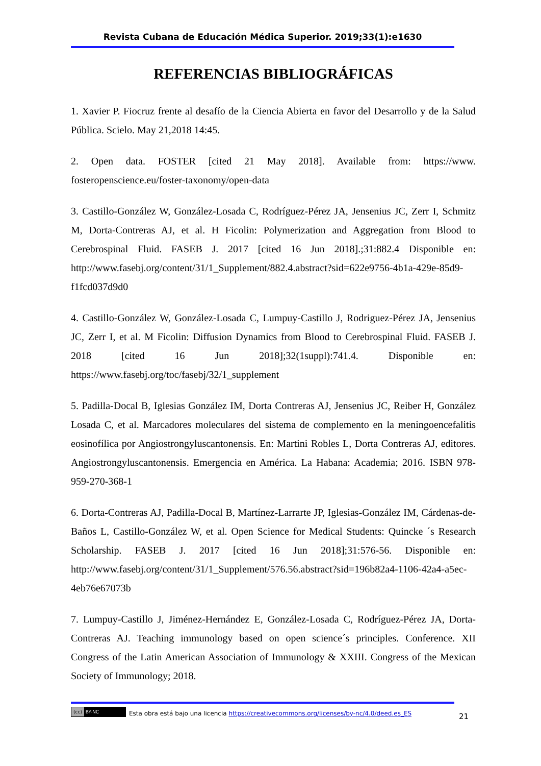Revista Cubana de Educación Médica Superior. 2019;33(1):e1630
REFERENCIAS BIBLIOGRÁFICAS
1. Xavier P. Fiocruz frente al desafío de la Ciencia Abierta en favor del Desarrollo y de la Salud Pública. Scielo. May 21,2018 14:45.
2. Open data. FOSTER [cited 21 May 2018]. Available from: https://www. fosteropenscience.eu/foster-taxonomy/open-data
3. Castillo-González W, González-Losada C, Rodríguez-Pérez JA, Jensenius JC, Zerr I, Schmitz M, Dorta-Contreras AJ, et al. H Ficolin: Polymerization and Aggregation from Blood to Cerebrospinal Fluid. FASEB J. 2017 [cited 16 Jun 2018].;31:882.4 Disponible en: http://www.fasebj.org/content/31/1_Supplement/882.4.abstract?sid=622e9756-4b1a-429e-85d9-f1fcd037d9d0
4. Castillo-González W, González-Losada C, Lumpuy-Castillo J, Rodriguez-Pérez JA, Jensenius JC, Zerr I, et al. M Ficolin: Diffusion Dynamics from Blood to Cerebrospinal Fluid. FASEB J. 2018 [cited 16 Jun 2018];32(1suppl):741.4. Disponible en: https://www.fasebj.org/toc/fasebj/32/1_supplement
5. Padilla-Docal B, Iglesias González IM, Dorta Contreras AJ, Jensenius JC, Reiber H, González Losada C, et al. Marcadores moleculares del sistema de complemento en la meningoencefalitis eosinofílica por Angiostrongyluscantonensis. En: Martini Robles L, Dorta Contreras AJ, editores. Angiostrongyluscantonensis. Emergencia en América. La Habana: Academia; 2016. ISBN 978-959-270-368-1
6. Dorta-Contreras AJ, Padilla-Docal B, Martínez-Larrarte JP, Iglesias-González IM, Cárdenas-de-Baños L, Castillo-González W, et al. Open Science for Medical Students: Quincke ´s Research Scholarship. FASEB J. 2017 [cited 16 Jun 2018];31:576-56. Disponible en: http://www.fasebj.org/content/31/1_Supplement/576.56.abstract?sid=196b82a4-1106-42a4-a5ec-4eb76e67073b
7. Lumpuy-Castillo J, Jiménez-Hernández E, González-Losada C, Rodríguez-Pérez JA, Dorta-Contreras AJ. Teaching immunology based on open science´s principles. Conference. XII Congress of the Latin American Association of Immunology & XXIII. Congress of the Mexican Society of Immunology; 2018.
(cc) BY-NC
Esta obra está bajo una licencia https://creativecommons.org/licenses/by-nc/4.0/deed.es_ES
21